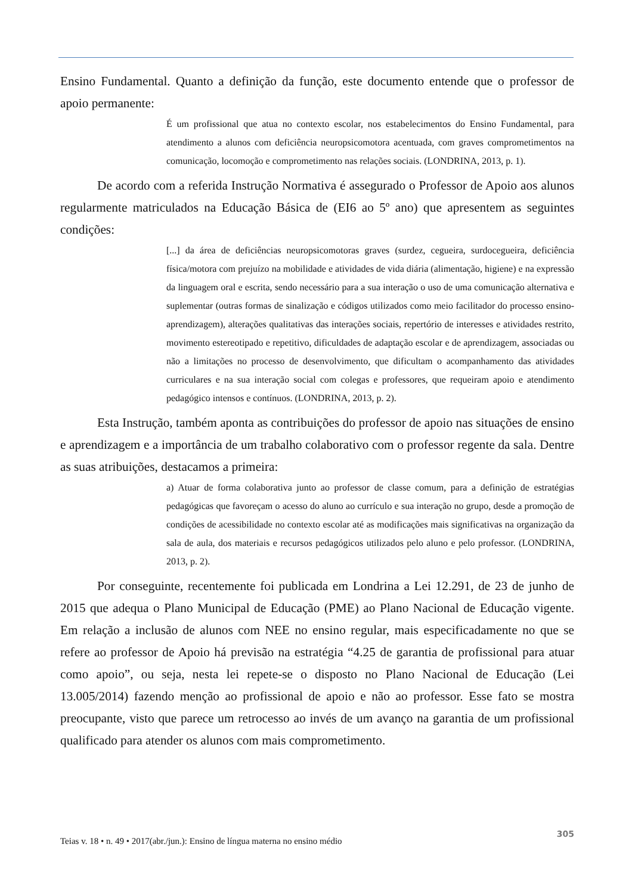Ensino Fundamental. Quanto a definição da função, este documento entende que o professor de apoio permanente:
É um profissional que atua no contexto escolar, nos estabelecimentos do Ensino Fundamental, para atendimento a alunos com deficiência neuropsicomotora acentuada, com graves comprometimentos na comunicação, locomoção e comprometimento nas relações sociais. (LONDRINA, 2013, p. 1).
De acordo com a referida Instrução Normativa é assegurado o Professor de Apoio aos alunos regularmente matriculados na Educação Básica de (EI6 ao 5º ano) que apresentem as seguintes condições:
[...] da área de deficiências neuropsicomotoras graves (surdez, cegueira, surdocegueira, deficiência física/motora com prejuízo na mobilidade e atividades de vida diária (alimentação, higiene) e na expressão da linguagem oral e escrita, sendo necessário para a sua interação o uso de uma comunicação alternativa e suplementar (outras formas de sinalização e códigos utilizados como meio facilitador do processo ensino-aprendizagem), alterações qualitativas das interações sociais, repertório de interesses e atividades restrito, movimento estereotipado e repetitivo, dificuldades de adaptação escolar e de aprendizagem, associadas ou não a limitações no processo de desenvolvimento, que dificultam o acompanhamento das atividades curriculares e na sua interação social com colegas e professores, que requeiram apoio e atendimento pedagógico intensos e contínuos. (LONDRINA, 2013, p. 2).
Esta Instrução, também aponta as contribuições do professor de apoio nas situações de ensino e aprendizagem e a importância de um trabalho colaborativo com o professor regente da sala. Dentre as suas atribuições, destacamos a primeira:
a) Atuar de forma colaborativa junto ao professor de classe comum, para a definição de estratégias pedagógicas que favoreçam o acesso do aluno ao currículo e sua interação no grupo, desde a promoção de condições de acessibilidade no contexto escolar até as modificações mais significativas na organização da sala de aula, dos materiais e recursos pedagógicos utilizados pelo aluno e pelo professor. (LONDRINA, 2013, p. 2).
Por conseguinte, recentemente foi publicada em Londrina a Lei 12.291, de 23 de junho de 2015 que adequa o Plano Municipal de Educação (PME) ao Plano Nacional de Educação vigente. Em relação a inclusão de alunos com NEE no ensino regular, mais especificadamente no que se refere ao professor de Apoio há previsão na estratégia “4.25 de garantia de profissional para atuar como apoio”, ou seja, nesta lei repete-se o disposto no Plano Nacional de Educação (Lei 13.005/2014) fazendo menção ao profissional de apoio e não ao professor. Esse fato se mostra preocupante, visto que parece um retrocesso ao invés de um avanço na garantia de um profissional qualificado para atender os alunos com mais comprometimento.
Teias v. 18 • n. 49 • 2017(abr./jun.): Ensino de língua materna no ensino médio 305